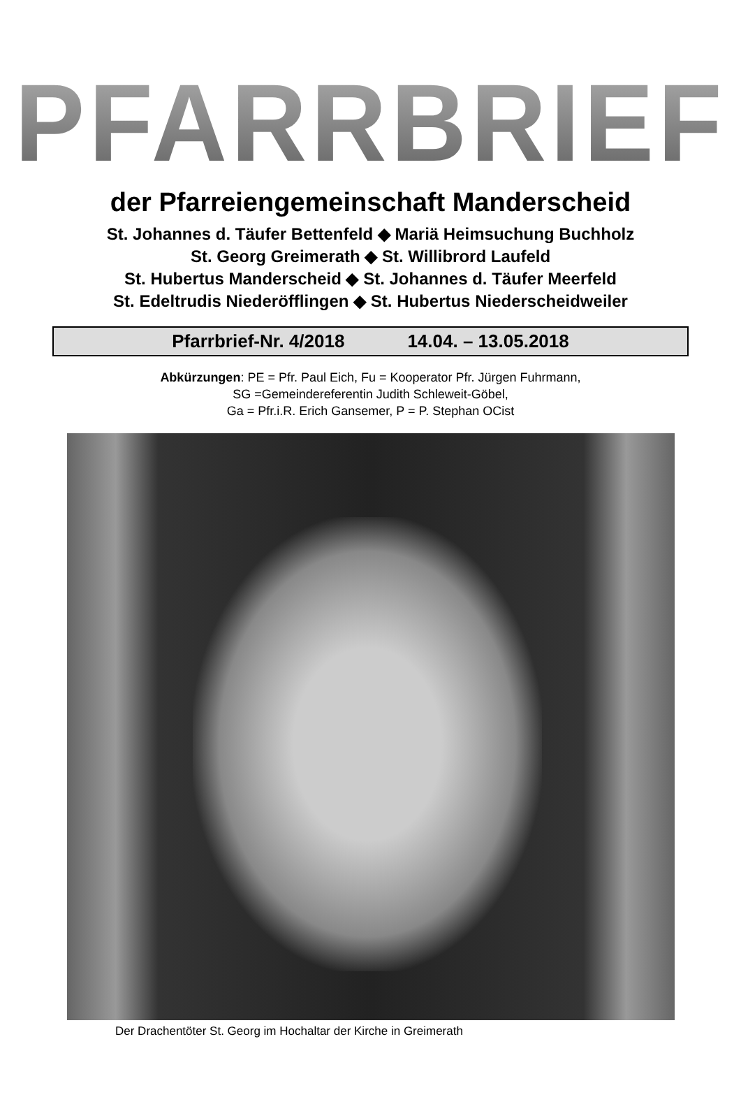PFARRBRIEF
der Pfarreiengemeinschaft Manderscheid
St. Johannes d. Täufer Bettenfeld ◆ Mariä Heimsuchung Buchholz
St. Georg Greimerath ◆ St. Willibrord Laufeld
St. Hubertus Manderscheid ◆ St. Johannes d. Täufer Meerfeld
St. Edeltrudis Niederöfflingen ◆ St. Hubertus Niederscheidweiler
Pfarrbrief-Nr. 4/2018 14.04. – 13.05.2018
Abkürzungen: PE = Pfr. Paul Eich, Fu = Kooperator Pfr. Jürgen Fuhrmann,
SG =Gemeindereferentin Judith Schleweit-Göbel,
Ga = Pfr.i.R. Erich Gansemer, P = P. Stephan OCist
Der Drachentöter St. Georg im Hochaltar der Kirche in Greimerath